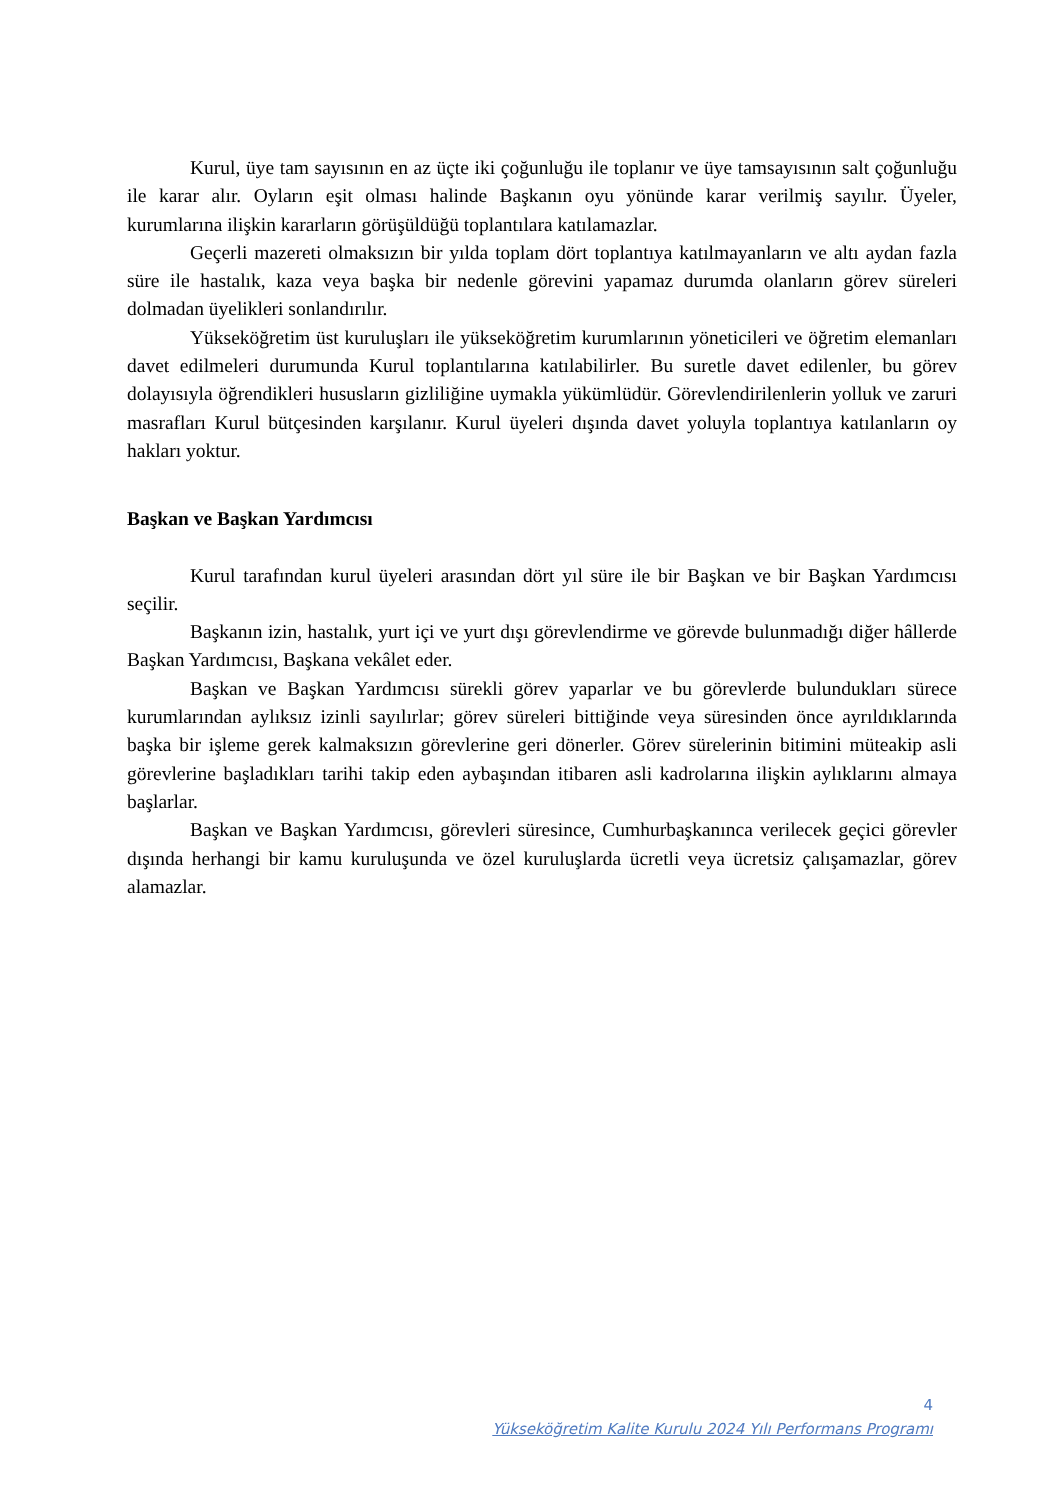Kurul, üye tam sayısının en az üçte iki çoğunluğu ile toplanır ve üye tamsayısının salt çoğunluğu ile karar alır. Oyların eşit olması halinde Başkanın oyu yönünde karar verilmiş sayılır. Üyeler, kurumlarına ilişkin kararların görüşüldüğü toplantılara katılamazlar.
Geçerli mazereti olmaksızın bir yılda toplam dört toplantıya katılmayanların ve altı aydan fazla süre ile hastalık, kaza veya başka bir nedenle görevini yapamaz durumda olanların görev süreleri dolmadan üyelikleri sonlandırılır.
Yükseköğretim üst kuruluşları ile yükseköğretim kurumlarının yöneticileri ve öğretim elemanları davet edilmeleri durumunda Kurul toplantılarına katılabilirler. Bu suretle davet edilenler, bu görev dolayısıyla öğrendikleri hususların gizliliğine uymakla yükümlüdür. Görevlendirilenlerin yolluk ve zaruri masrafları Kurul bütçesinden karşılanır. Kurul üyeleri dışında davet yoluyla toplantıya katılanların oy hakları yoktur.
Başkan ve Başkan Yardımcısı
Kurul tarafından kurul üyeleri arasından dört yıl süre ile bir Başkan ve bir Başkan Yardımcısı seçilir.
Başkanın izin, hastalık, yurt içi ve yurt dışı görevlendirme ve görevde bulunmadığı diğer hâllerde Başkan Yardımcısı, Başkana vekâlet eder.
Başkan ve Başkan Yardımcısı sürekli görev yaparlar ve bu görevlerde bulundukları sürece kurumlarından aylıksız izinli sayılırlar; görev süreleri bittiğinde veya süresinden önce ayrıldıklarında başka bir işleme gerek kalmaksızın görevlerine geri dönerler. Görev sürelerinin bitimini müteakip asli görevlerine başladıkları tarihi takip eden aybaşından itibaren asli kadrolarına ilişkin aylıklarını almaya başlarlar.
Başkan ve Başkan Yardımcısı, görevleri süresince, Cumhurbaşkanınca verilecek geçici görevler dışında herhangi bir kamu kuruluşunda ve özel kuruluşlarda ücretli veya ücretsiz çalışamazlar, görev alamazlar.
4
Yükseköğretim Kalite Kurulu 2024 Yılı Performans Programı